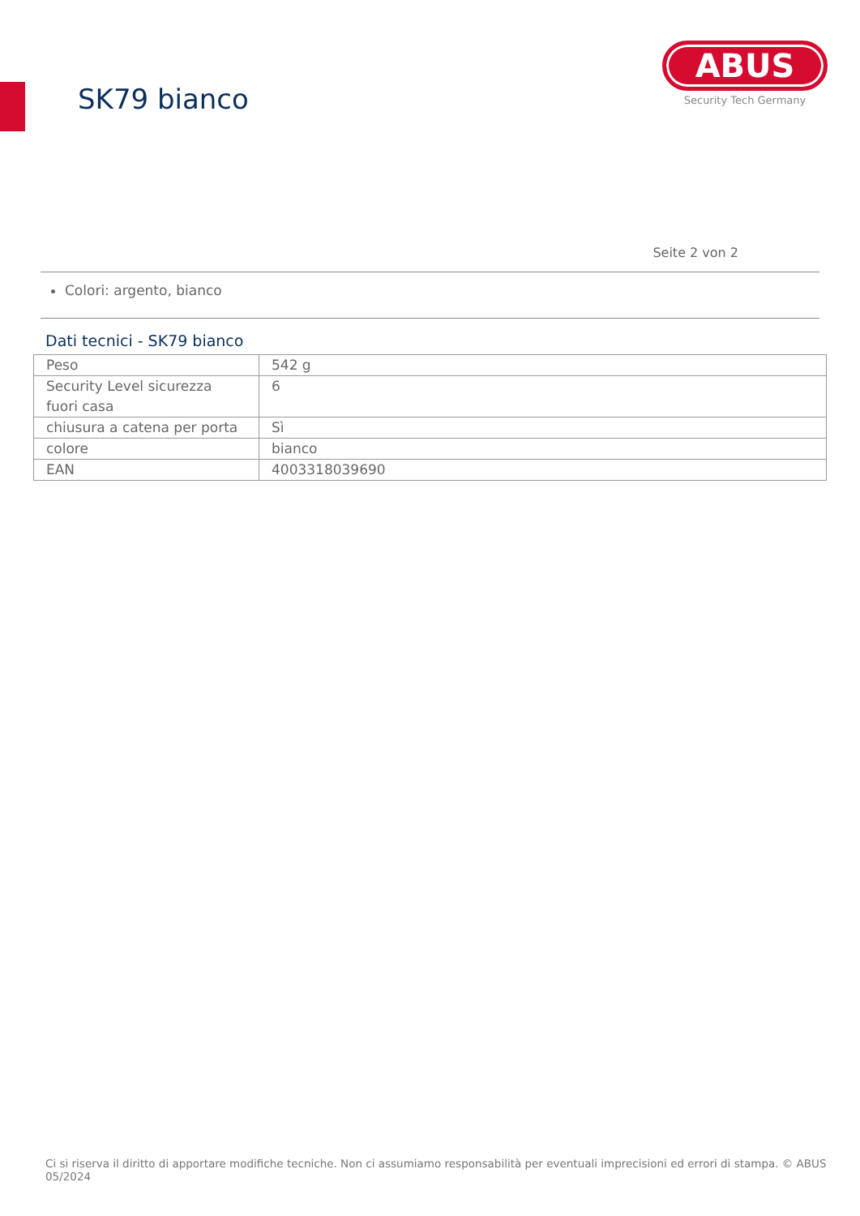SK79 bianco
ABUS
Security Tech Germany
Seite 2 von 2
Colori: argento, bianco
Dati tecnici - SK79 bianco
| Peso | 542 g |
| Security Level sicurezza fuori casa | 6 |
| chiusura a catena per porta | Sì |
| colore | bianco |
| EAN | 4003318039690 |
Ci si riserva il diritto di apportare modifiche tecniche. Non ci assumiamo responsabilità per eventuali imprecisioni ed errori di stampa. © ABUS 05/2024